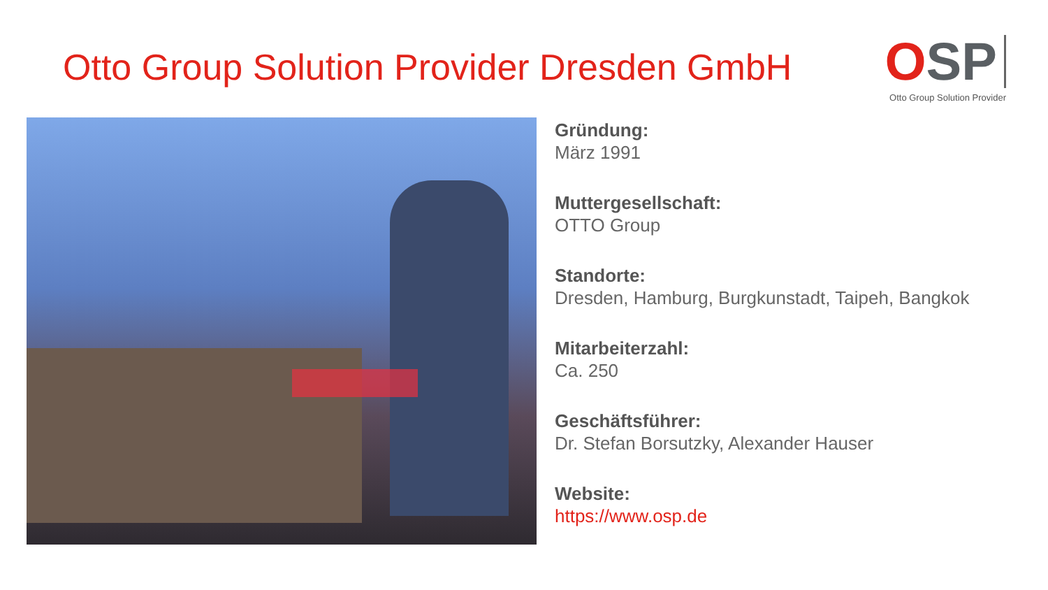Otto Group Solution Provider Dresden GmbH
OSP
Otto Group Solution Provider
Gründung:
März 1991
Muttergesellschaft:
OTTO Group
Standorte:
Dresden, Hamburg, Burgkunstadt, Taipeh, Bangkok
Mitarbeiterzahl:
Ca. 250
Geschäftsführer:
Dr. Stefan Borsutzky, Alexander Hauser
Website:
https://www.osp.de